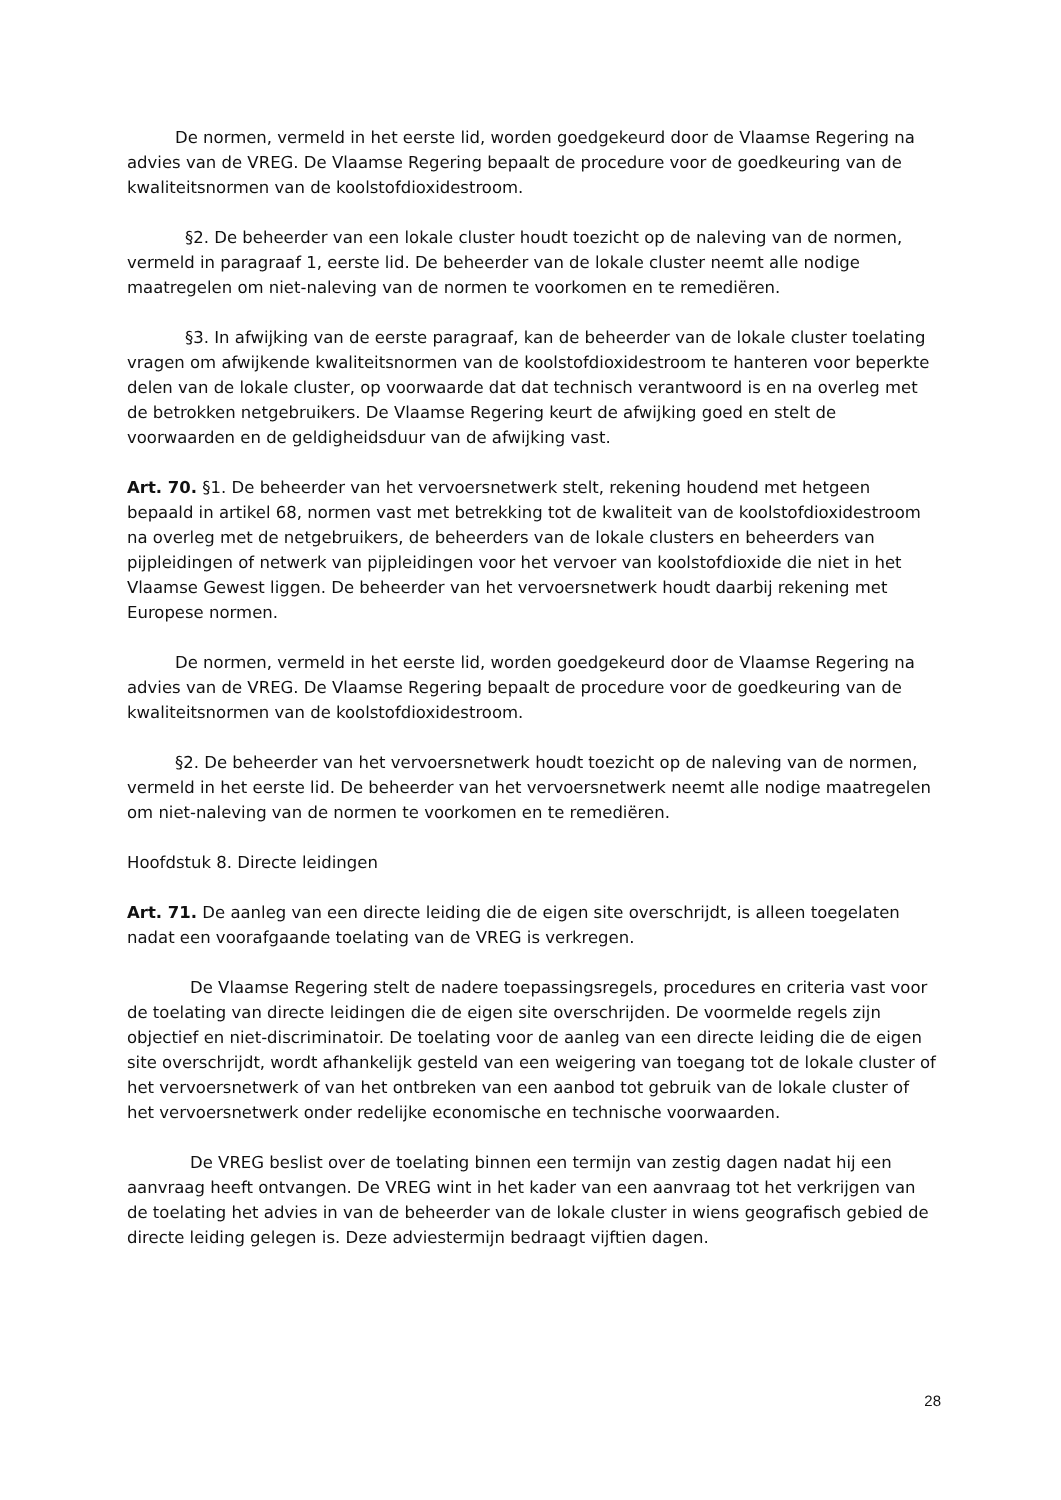De normen, vermeld in het eerste lid, worden goedgekeurd door de Vlaamse Regering na advies van de VREG. De Vlaamse Regering bepaalt de procedure voor de goedkeuring van de kwaliteitsnormen van de koolstofdioxidestroom.
§2. De beheerder van een lokale cluster houdt toezicht op de naleving van de normen, vermeld in paragraaf 1, eerste lid. De beheerder van de lokale cluster neemt alle nodige maatregelen om niet-naleving van de normen te voorkomen en te remediëren.
§3. In afwijking van de eerste paragraaf, kan de beheerder van de lokale cluster toelating vragen om afwijkende kwaliteitsnormen van de koolstofdioxidestroom te hanteren voor beperkte delen van de lokale cluster, op voorwaarde dat dat technisch verantwoord is en na overleg met de betrokken netgebruikers. De Vlaamse Regering keurt de afwijking goed en stelt de voorwaarden en de geldigheidsduur van de afwijking vast.
Art. 70. §1. De beheerder van het vervoersnetwerk stelt, rekening houdend met hetgeen bepaald in artikel 68, normen vast met betrekking tot de kwaliteit van de koolstofdioxidestroom na overleg met de netgebruikers, de beheerders van de lokale clusters en beheerders van pijpleidingen of netwerk van pijpleidingen voor het vervoer van koolstofdioxide die niet in het Vlaamse Gewest liggen. De beheerder van het vervoersnetwerk houdt daarbij rekening met Europese normen.
De normen, vermeld in het eerste lid, worden goedgekeurd door de Vlaamse Regering na advies van de VREG. De Vlaamse Regering bepaalt de procedure voor de goedkeuring van de kwaliteitsnormen van de koolstofdioxidestroom.
§2. De beheerder van het vervoersnetwerk houdt toezicht op de naleving van de normen, vermeld in het eerste lid. De beheerder van het vervoersnetwerk neemt alle nodige maatregelen om niet-naleving van de normen te voorkomen en te remediëren.
Hoofdstuk 8. Directe leidingen
Art. 71. De aanleg van een directe leiding die de eigen site overschrijdt, is alleen toegelaten nadat een voorafgaande toelating van de VREG is verkregen.
De Vlaamse Regering stelt de nadere toepassingsregels, procedures en criteria vast voor de toelating van directe leidingen die de eigen site overschrijden. De voormelde regels zijn objectief en niet-discriminatoir. De toelating voor de aanleg van een directe leiding die de eigen site overschrijdt, wordt afhankelijk gesteld van een weigering van toegang tot de lokale cluster of het vervoersnetwerk of van het ontbreken van een aanbod tot gebruik van de lokale cluster of het vervoersnetwerk onder redelijke economische en technische voorwaarden.
De VREG beslist over de toelating binnen een termijn van zestig dagen nadat hij een aanvraag heeft ontvangen. De VREG wint in het kader van een aanvraag tot het verkrijgen van de toelating het advies in van de beheerder van de lokale cluster in wiens geografisch gebied de directe leiding gelegen is. Deze adviestermijn bedraagt vijftien dagen.
28